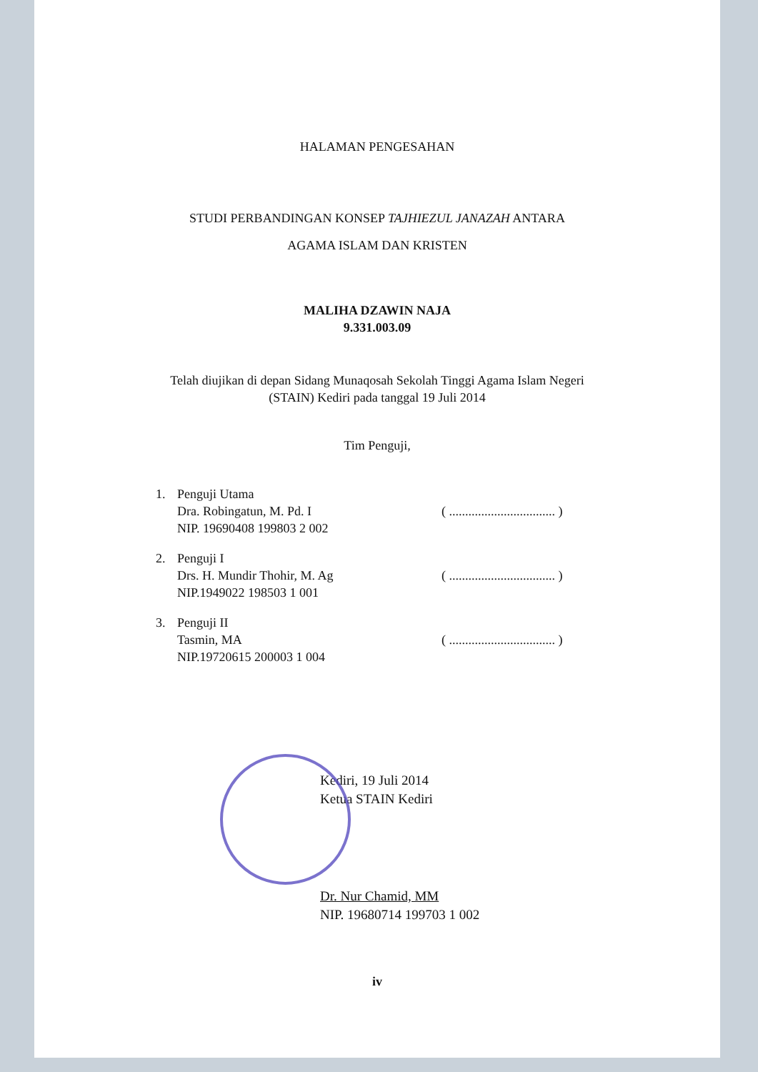HALAMAN PENGESAHAN
STUDI PERBANDINGAN KONSEP TAJHIEZUL JANAZAH ANTARA
AGAMA ISLAM DAN KRISTEN
MALIHA DZAWIN NAJA
9.331.003.09
Telah diujikan di depan Sidang Munaqosah Sekolah Tinggi Agama Islam Negeri
(STAIN) Kediri pada tanggal 19 Juli 2014
Tim Penguji,
1. Penguji Utama
Dra. Robingatun, M. Pd. I
NIP. 19690408 199803 2 002
( ................................. )
2. Penguji I
Drs. H. Mundir Thohir, M. Ag
NIP.1949022 198503 1 001
( ................................. )
3. Penguji II
Tasmin, MA
NIP.19720615 200003 1 004
( ................................. )
Kediri, 19 Juli 2014
Ketua STAIN Kediri
Dr. Nur Chamid, MM
NIP. 19680714 199703 1 002
iv